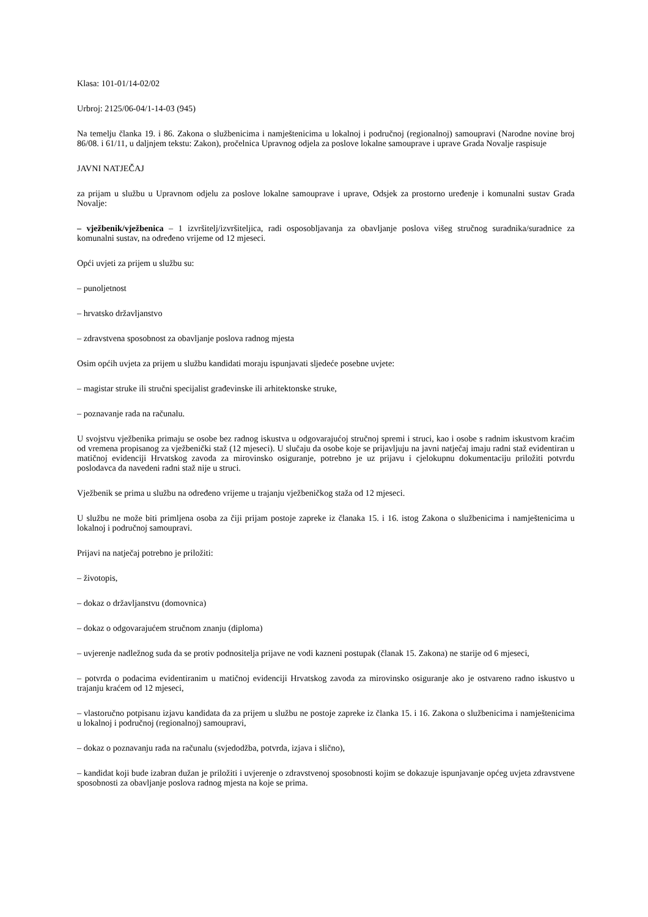Klasa: 101-01/14-02/02
Urbroj: 2125/06-04/1-14-03 (945)
Na temelju članka 19. i 86. Zakona o službenicima i namještenicima u lokalnoj i područnoj (regionalnoj) samoupravi (Narodne novine broj 86/08. i 61/11, u daljnjem tekstu: Zakon), pročelnica Upravnog odjela za poslove lokalne samouprave i uprave Grada Novalje raspisuje
JAVNI NATJEČAJ
za prijam u službu u Upravnom odjelu za poslove lokalne samouprave i uprave, Odsjek za prostorno uređenje i komunalni sustav Grada Novalje:
– vježbenik/vježbenica – 1 izvršitelj/izvršiteljica, radi osposobljavanja za obavljanje poslova višeg stručnog suradnika/suradnice za komunalni sustav, na određeno vrijeme od 12 mjeseci.
Opći uvjeti za prijem u službu su:
– punoljetnost
– hrvatsko državljanstvo
– zdravstvena sposobnost za obavljanje poslova radnog mjesta
Osim općih uvjeta za prijem u službu kandidati moraju ispunjavati sljedeće posebne uvjete:
– magistar struke ili stručni specijalist građevinske ili arhitektonske struke,
– poznavanje rada na računalu.
U svojstvu vježbenika primaju se osobe bez radnog iskustva u odgovarajućoj stručnoj spremi i struci, kao i osobe s radnim iskustvom kraćim od vremena propisanog za vježbenički staž (12 mjeseci). U slučaju da osobe koje se prijavljuju na javni natječaj imaju radni staž evidentiran u matičnoj evidenciji Hrvatskog zavoda za mirovinsko osiguranje, potrebno je uz prijavu i cjelokupnu dokumentaciju priložiti potvrdu poslodavca da navedeni radni staž nije u struci.
Vježbenik se prima u službu na određeno vrijeme u trajanju vježbeničkog staža od 12 mjeseci.
U službu ne može biti primljena osoba za čiji prijam postoje zapreke iz članaka 15. i 16. istog Zakona o službenicima i namještenicima u lokalnoj i područnoj samoupravi.
Prijavi na natječaj potrebno je priložiti:
– životopis,
– dokaz o državljanstvu (domovnica)
– dokaz o odgovarajućem stručnom znanju (diploma)
– uvjerenje nadležnog suda da se protiv podnositelja prijave ne vodi kazneni postupak (članak 15. Zakona) ne starije od 6 mjeseci,
– potvrda o podacima evidentiranim u matičnoj evidenciji Hrvatskog zavoda za mirovinsko osiguranje ako je ostvareno radno iskustvo u trajanju kraćem od 12 mjeseci,
– vlastoručno potpisanu izjavu kandidata da za prijem u službu ne postoje zapreke iz članka 15. i 16. Zakona o službenicima i namještenicima u lokalnoj i područnoj (regionalnoj) samoupravi,
– dokaz o poznavanju rada na računalu (svjedodžba, potvrda, izjava i slično),
– kandidat koji bude izabran dužan je priložiti i uvjerenje o zdravstvenoj sposobnosti kojim se dokazuje ispunjavanje općeg uvjeta zdravstvene sposobnosti za obavljanje poslova radnog mjesta na koje se prima.